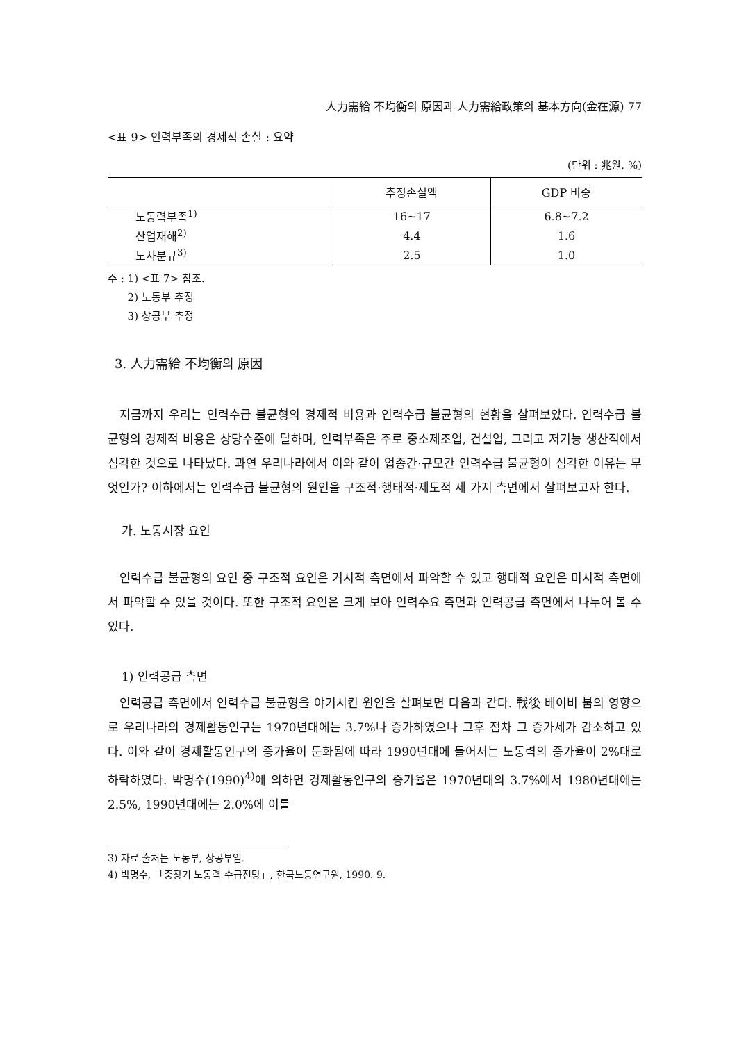人力需給 不均衡의 原因과 人力需給政策의 基本方向(金在源) 77
<표 9> 인력부족의 경제적 손실 : 요약
(단위 : 兆원, %)
| | 추정손실액 | GDP 비중 |
| --- | --- | --- |
| 노동력부족<sup>1)</sup> | 16~17 | 6.8~7.2 |
| 산업재해<sup>2)</sup> | 4.4 | 1.6 |
| 노사분규<sup>3)</sup> | 2.5 | 1.0 |
주 : 1) <표 7> 참조.
2) 노동부 추정
3) 상공부 추정
3. 人力需給 不均衡의 原因
지금까지 우리는 인력수급 불균형의 경제적 비용과 인력수급 불균형의 현황을 살펴보았다. 인력수급 불균형의 경제적 비용은 상당수준에 달하며, 인력부족은 주로 중소제조업, 건설업, 그리고 저기능 생산직에서 심각한 것으로 나타났다. 과연 우리나라에서 이와 같이 업종간·규모간 인력수급 불균형이 심각한 이유는 무엇인가? 이하에서는 인력수급 불균형의 원인을 구조적·행태적·제도적 세 가지 측면에서 살펴보고자 한다.
가. 노동시장 요인
인력수급 불균형의 요인 중 구조적 요인은 거시적 측면에서 파악할 수 있고 행태적 요인은 미시적 측면에서 파악할 수 있을 것이다. 또한 구조적 요인은 크게 보아 인력수요 측면과 인력공급 측면에서 나누어 볼 수 있다.
1) 인력공급 측면
인력공급 측면에서 인력수급 불균형을 야기시킨 원인을 살펴보면 다음과 같다. 戰後 베이비 붐의 영향으로 우리나라의 경제활동인구는 1970년대에는 3.7%나 증가하였으나 그후 점차 그 증가세가 감소하고 있다. 이와 같이 경제활동인구의 증가율이 둔화됨에 따라 1990년대에 들어서는 노동력의 증가율이 2%대로 하락하였다. 박명수(1990)<sup>4)</sup>에 의하면 경제활동인구의 증가율은 1970년대의 3.7%에서 1980년대에는 2.5%, 1990년대에는 2.0%에 이를
3) 자료 출처는 노동부, 상공부임.
4) 박명수, 「중장기 노동력 수급전망」, 한국노동연구원, 1990. 9.